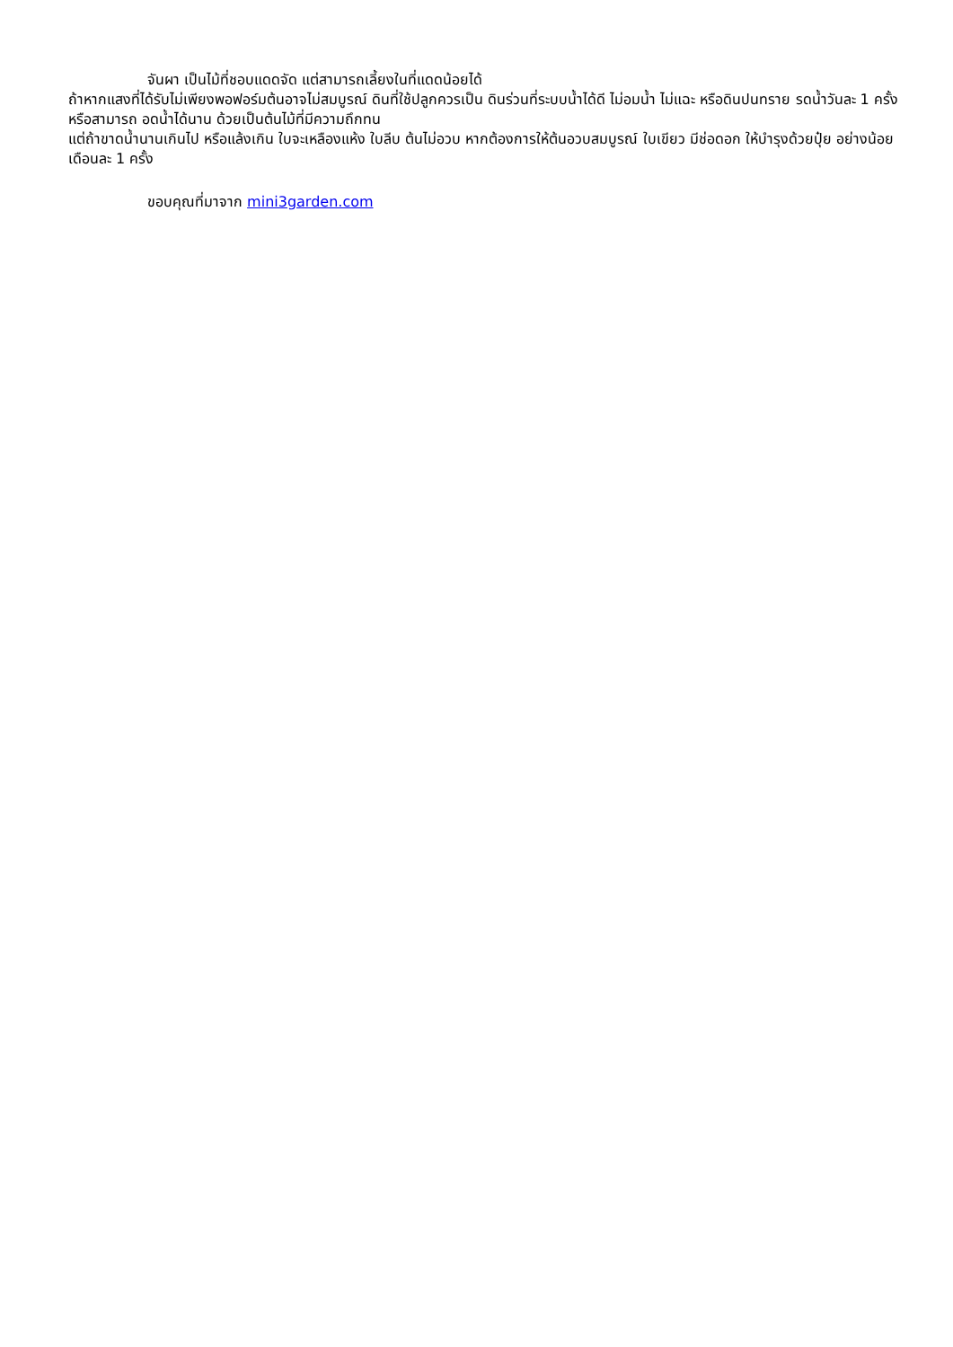จันผา เป็นไม้ที่ชอบแดดจัด แต่สามารถเลี้ยงในที่แดดน้อยได้
ถ้าหากแสงที่ได้รับไม่เพียงพอฟอร์มต้นอาจไม่สมบูรณ์ ดินที่ใช้ปลูกควรเป็น ดินร่วนที่ระบบน้ำได้ดี ไม่อมน้ำ ไม่แฉะ หรือดินปนทราย รดน้ำวันละ 1 ครั้ง หรือสามารถ อดน้ำได้นาน ด้วยเป็นต้นไม้ที่มีความถึกทน
แต่ถ้าขาดน้ำนานเกินไป หรือแล้งเกิน ใบจะเหลืองแห้ง ใบลีบ ต้นไม่อวบ หากต้องการให้ต้นอวบสมบูรณ์ ใบเขียว มีช่อดอก ให้บำรุงด้วยปุ๋ย อย่างน้อยเดือนละ 1 ครั้ง
ขอบคุณที่มาจาก mini3garden.com